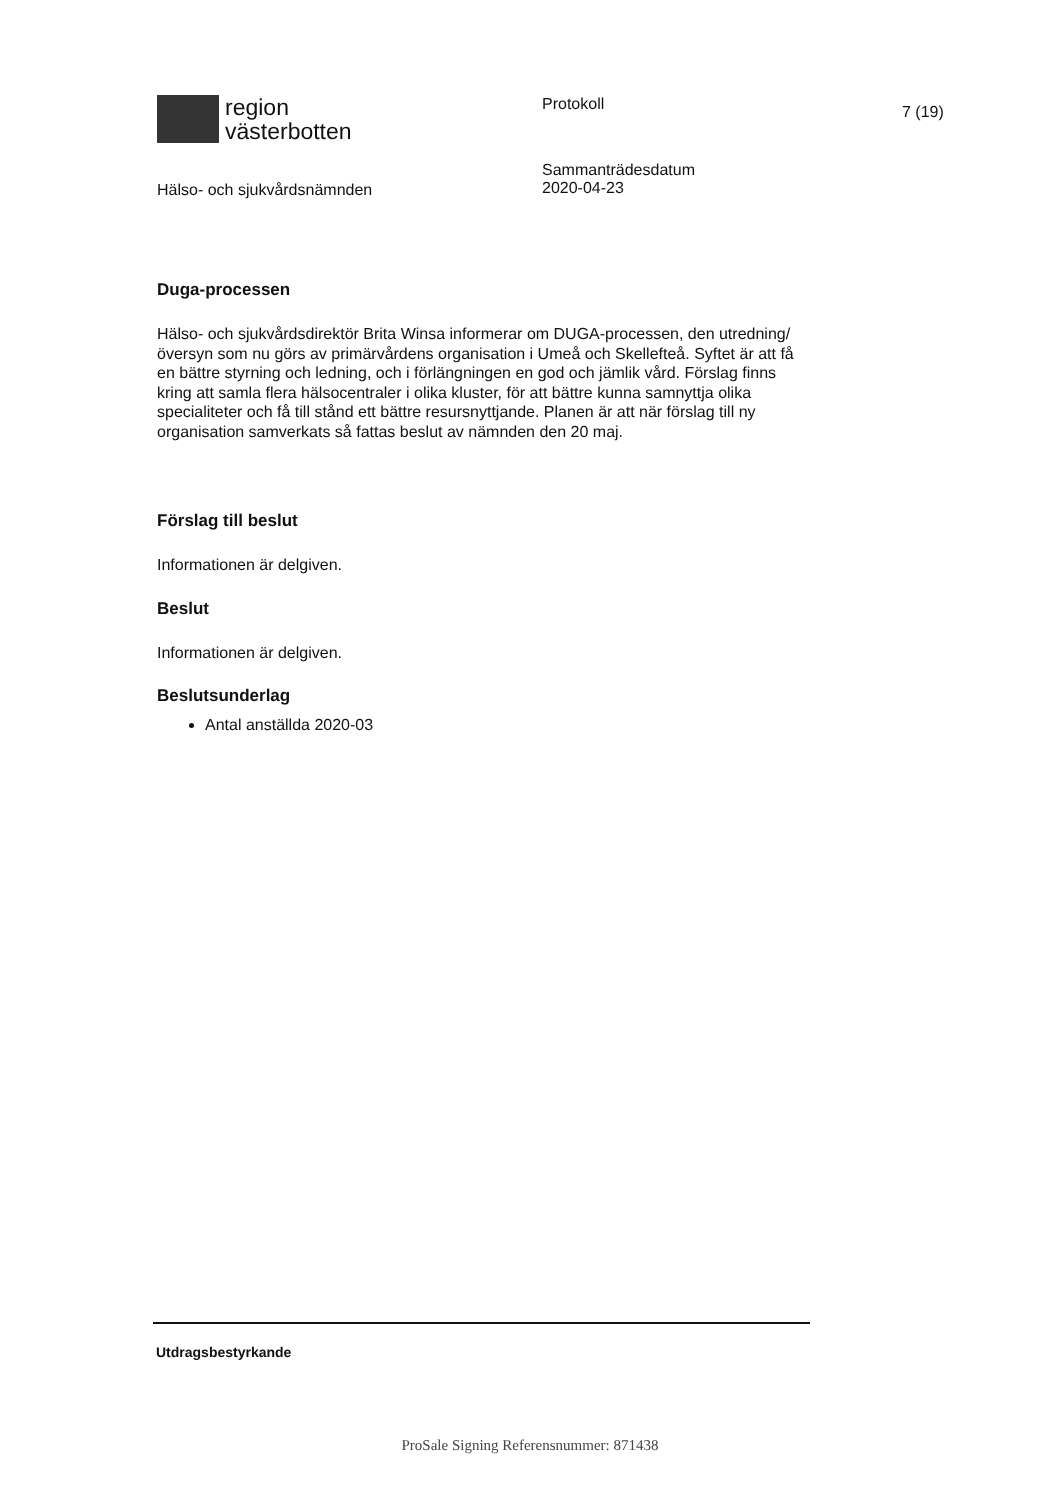region
västerbotten
Protokoll
7 (19)
Hälso- och sjukvårdsnämnden
Sammanträdesdatum
2020-04-23
Duga-processen
Hälso- och sjukvårdsdirektör Brita Winsa informerar om DUGA-processen, den utredning/översyn som nu görs av primärvårdens organisation i Umeå och Skellefteå. Syftet är att få en bättre styrning och ledning, och i förlängningen en god och jämlik vård. Förslag finns kring att samla flera hälsocentraler i olika kluster, för att bättre kunna samnyttja olika specialiteter och få till stånd ett bättre resursnyttjande. Planen är att när förslag till ny organisation samverkats så fattas beslut av nämnden den 20 maj.
Förslag till beslut
Informationen är delgiven.
Beslut
Informationen är delgiven.
Beslutsunderlag
Antal anställda 2020-03
Utdragsbestyrkande
ProSale Signing Referensnummer: 871438